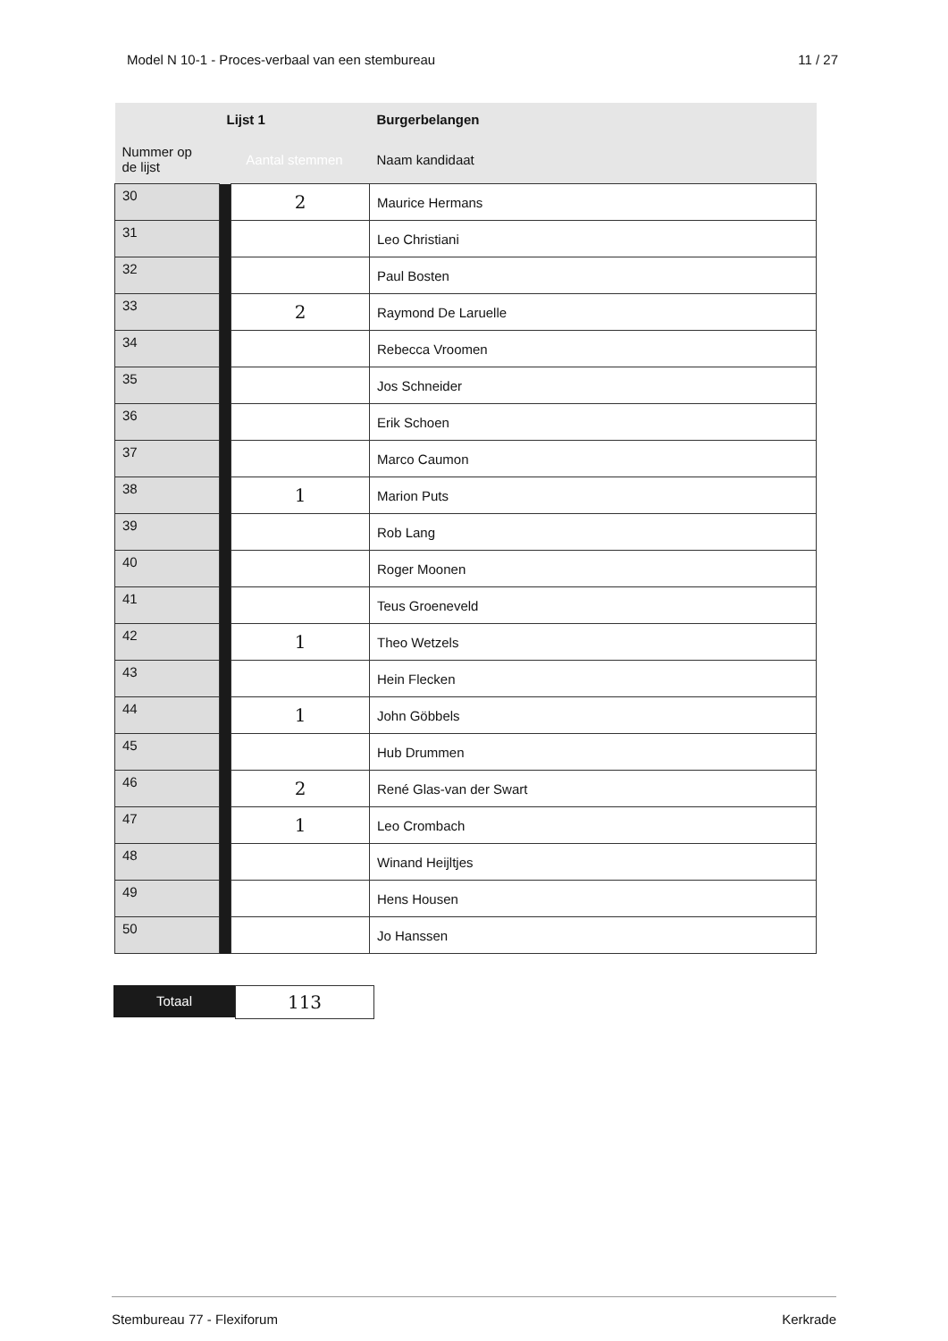Model N 10-1 - Proces-verbaal van een stembureau 11 / 27
| | Lijst 1 | | Burgerbelangen |
| --- | --- | --- | --- |
| Nummer op de lijst | Aantal stemmen | | Naam kandidaat |
| 30 | | 2 | Maurice Hermans |
| 31 | | | Leo Christiani |
| 32 | | | Paul Bosten |
| 33 | | 2 | Raymond De Laruelle |
| 34 | | | Rebecca Vroomen |
| 35 | | | Jos Schneider |
| 36 | | | Erik Schoen |
| 37 | | | Marco Caumon |
| 38 | | 1 | Marion Puts |
| 39 | | | Rob Lang |
| 40 | | | Roger Moonen |
| 41 | | | Teus Groeneveld |
| 42 | | 1 | Theo Wetzels |
| 43 | | | Hein Flecken |
| 44 | | 1 | John Göbbels |
| 45 | | | Hub Drummen |
| 46 | | 2 | René Glas-van der Swart |
| 47 | | 1 | Leo Crombach |
| 48 | | | Winand Heijltjes |
| 49 | | | Hens Housen |
| 50 | | | Jo Hanssen |
Totaal
113
Stembureau 77 - Flexiforum Kerkrade